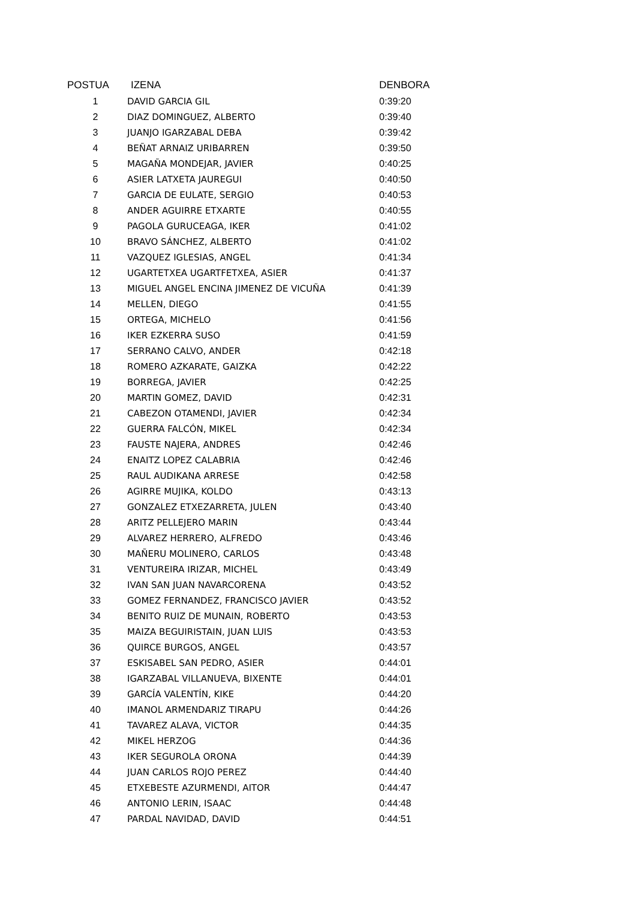| POSTUA | IZENA | DENBORA |
| --- | --- | --- |
| 1 | DAVID GARCIA GIL | 0:39:20 |
| 2 | DIAZ DOMINGUEZ, ALBERTO | 0:39:40 |
| 3 | JUANJO IGARZABAL DEBA | 0:39:42 |
| 4 | BEÑAT ARNAIZ URIBARREN | 0:39:50 |
| 5 | MAGAÑA MONDEJAR, JAVIER | 0:40:25 |
| 6 | ASIER LATXETA JAUREGUI | 0:40:50 |
| 7 | GARCIA DE EULATE, SERGIO | 0:40:53 |
| 8 | ANDER AGUIRRE ETXARTE | 0:40:55 |
| 9 | PAGOLA GURUCEAGA, IKER | 0:41:02 |
| 10 | BRAVO SÁNCHEZ, ALBERTO | 0:41:02 |
| 11 | VAZQUEZ IGLESIAS, ANGEL | 0:41:34 |
| 12 | UGARTETXEA UGARTFETXEA, ASIER | 0:41:37 |
| 13 | MIGUEL ANGEL ENCINA JIMENEZ DE VICUÑA | 0:41:39 |
| 14 | MELLEN, DIEGO | 0:41:55 |
| 15 | ORTEGA, MICHELO | 0:41:56 |
| 16 | IKER EZKERRA SUSO | 0:41:59 |
| 17 | SERRANO CALVO, ANDER | 0:42:18 |
| 18 | ROMERO AZKARATE, GAIZKA | 0:42:22 |
| 19 | BORREGA, JAVIER | 0:42:25 |
| 20 | MARTIN GOMEZ, DAVID | 0:42:31 |
| 21 | CABEZON OTAMENDI, JAVIER | 0:42:34 |
| 22 | GUERRA FALCÓN, MIKEL | 0:42:34 |
| 23 | FAUSTE NAJERA, ANDRES | 0:42:46 |
| 24 | ENAITZ LOPEZ CALABRIA | 0:42:46 |
| 25 | RAUL AUDIKANA ARRESE | 0:42:58 |
| 26 | AGIRRE MUJIKA, KOLDO | 0:43:13 |
| 27 | GONZALEZ ETXEZARRETA, JULEN | 0:43:40 |
| 28 | ARITZ PELLEJERO MARIN | 0:43:44 |
| 29 | ALVAREZ HERRERO, ALFREDO | 0:43:46 |
| 30 | MAÑERU MOLINERO, CARLOS | 0:43:48 |
| 31 | VENTUREIRA IRIZAR, MICHEL | 0:43:49 |
| 32 | IVAN SAN JUAN NAVARCORENA | 0:43:52 |
| 33 | GOMEZ FERNANDEZ, FRANCISCO JAVIER | 0:43:52 |
| 34 | BENITO RUIZ DE MUNAIN, ROBERTO | 0:43:53 |
| 35 | MAIZA BEGUIRISTAIN, JUAN LUIS | 0:43:53 |
| 36 | QUIRCE BURGOS, ANGEL | 0:43:57 |
| 37 | ESKISABEL SAN PEDRO, ASIER | 0:44:01 |
| 38 | IGARZABAL VILLANUEVA, BIXENTE | 0:44:01 |
| 39 | GARCÍA VALENTÍN, KIKE | 0:44:20 |
| 40 | IMANOL ARMENDARIZ TIRAPU | 0:44:26 |
| 41 | TAVAREZ ALAVA, VICTOR | 0:44:35 |
| 42 | MIKEL HERZOG | 0:44:36 |
| 43 | IKER SEGUROLA ORONA | 0:44:39 |
| 44 | JUAN CARLOS ROJO PEREZ | 0:44:40 |
| 45 | ETXEBESTE AZURMENDI, AITOR | 0:44:47 |
| 46 | ANTONIO LERIN, ISAAC | 0:44:48 |
| 47 | PARDAL NAVIDAD, DAVID | 0:44:51 |